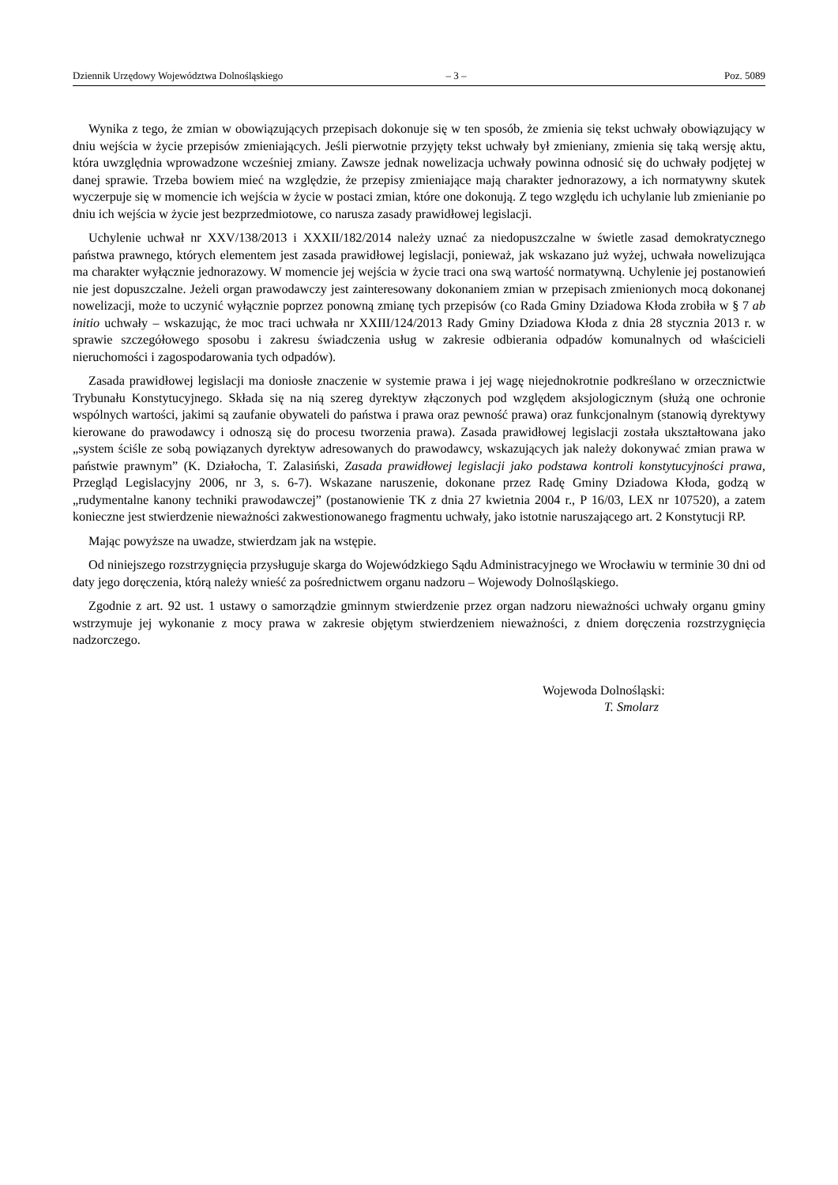Dziennik Urzędowy Województwa Dolnośląskiego – 3 – Poz. 5089
Wynika z tego, że zmian w obowiązujących przepisach dokonuje się w ten sposób, że zmienia się tekst uchwały obowiązujący w dniu wejścia w życie przepisów zmieniających. Jeśli pierwotnie przyjęty tekst uchwały był zmieniany, zmienia się taką wersję aktu, która uwzględnia wprowadzone wcześniej zmiany. Zawsze jednak nowelizacja uchwały powinna odnosić się do uchwały podjętej w danej sprawie. Trzeba bowiem mieć na względzie, że przepisy zmieniające mają charakter jednorazowy, a ich normatywny skutek wyczerpuje się w momencie ich wejścia w życie w postaci zmian, które one dokonują. Z tego względu ich uchylanie lub zmienianie po dniu ich wejścia w życie jest bezprzedmiotowe, co narusza zasady prawidłowej legislacji.
Uchylenie uchwał nr XXV/138/2013 i XXXII/182/2014 należy uznać za niedopuszczalne w świetle zasad demokratycznego państwa prawnego, których elementem jest zasada prawidłowej legislacji, ponieważ, jak wskazano już wyżej, uchwała nowelizująca ma charakter wyłącznie jednorazowy. W momencie jej wejścia w życie traci ona swą wartość normatywną. Uchylenie jej postanowień nie jest dopuszczalne. Jeżeli organ prawodawczy jest zainteresowany dokonaniem zmian w przepisach zmienionych mocą dokonanej nowelizacji, może to uczynić wyłącznie poprzez ponowną zmianę tych przepisów (co Rada Gminy Dziadowa Kłoda zrobiła w § 7 ab initio uchwały – wskazując, że moc traci uchwała nr XXIII/124/2013 Rady Gminy Dziadowa Kłoda z dnia 28 stycznia 2013 r. w sprawie szczegółowego sposobu i zakresu świadczenia usług w zakresie odbierania odpadów komunalnych od właścicieli nieruchomości i zagospodarowania tych odpadów).
Zasada prawidłowej legislacji ma doniosłe znaczenie w systemie prawa i jej wagę niejednokrotnie podkreślano w orzecznictwie Trybunału Konstytucyjnego. Składa się na nią szereg dyrektyw złączonych pod względem aksjologicznym (służą one ochronie wspólnych wartości, jakimi są zaufanie obywateli do państwa i prawa oraz pewność prawa) oraz funkcjonalnym (stanowią dyrektywy kierowane do prawodawcy i odnoszą się do procesu tworzenia prawa). Zasada prawidłowej legislacji została ukształtowana jako „system ściśle ze sobą powiązanych dyrektyw adresowanych do prawodawcy, wskazujących jak należy dokonywać zmian prawa w państwie prawnym” (K. Działocha, T. Zalasiński, Zasada prawidłowej legislacji jako podstawa kontroli konstytucyjności prawa, Przegląd Legislacyjny 2006, nr 3, s. 6-7). Wskazane naruszenie, dokonane przez Radę Gminy Dziadowa Kłoda, godzą w „rudymentalne kanony techniki prawodawczej” (postanowienie TK z dnia 27 kwietnia 2004 r., P 16/03, LEX nr 107520), a zatem konieczne jest stwierdzenie nieważności zakwestionowanego fragmentu uchwały, jako istotnie naruszającego art. 2 Konstytucji RP.
Mając powyższe na uwadze, stwierdzam jak na wstępie.
Od niniejszego rozstrzygnięcia przysługuje skarga do Wojewódzkiego Sądu Administracyjnego we Wrocławiu w terminie 30 dni od daty jego doręczenia, którą należy wnieść za pośrednictwem organu nadzoru – Wojewody Dolnośląskiego.
Zgodnie z art. 92 ust. 1 ustawy o samorządzie gminnym stwierdzenie przez organ nadzoru nieważności uchwały organu gminy wstrzymuje jej wykonanie z mocy prawa w zakresie objętym stwierdzeniem nieważności, z dniem doręczenia rozstrzygnięcia nadzorczego.
Wojewoda Dolnośląski:
T. Smolarz